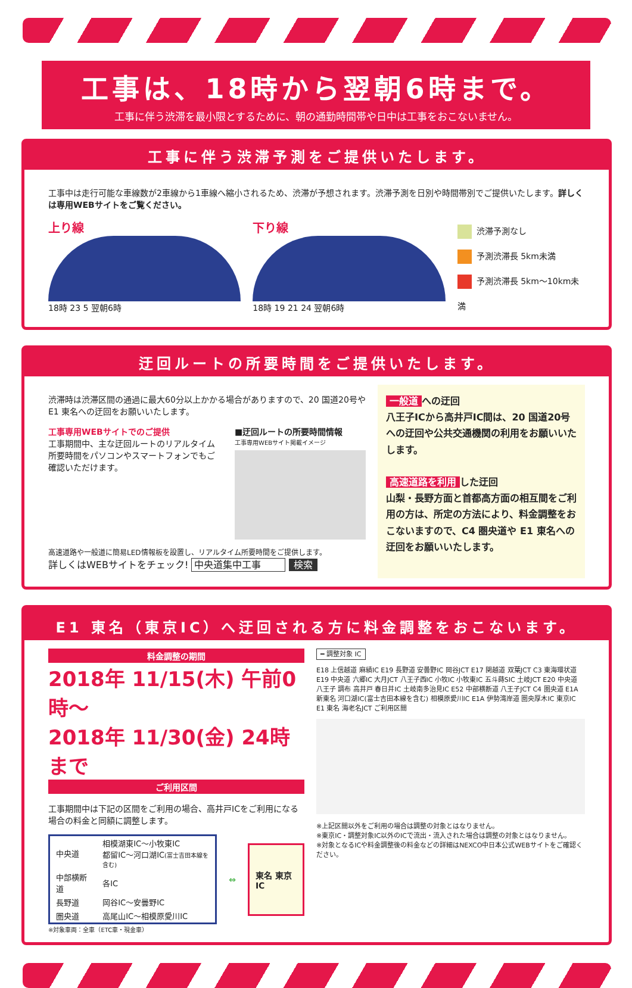工事は、18時から翌朝6時まで。
工事に伴う渋滞を最小限とするために、朝の通勤時間帯や日中は工事をおこないません。
工事に伴う渋滞予測をご提供いたします。
工事中は走行可能な車線数が2車線から1車線へ縮小されるため、渋滞が予想されます。渋滞予測を日別や時間帯別でご提供いたします。詳しくは専用WEBサイトをご覧ください。
上り線
18時 23 5 翌朝6時
下り線
18時 19 21 24 翌朝6時
渋滞予測なし
予測渋滞長 5km未満
予測渋滞長 5km～10km未満
迂回ルートの所要時間をご提供いたします。
渋滞時は渋滞区間の通過に最大60分以上かかる場合がありますので、20 国道20号や E1 東名への迂回をお願いいたします。
工事専用WEBサイトでのご提供
工事期間中、主な迂回ルートのリアルタイム所要時間をパソコンやスマートフォンでもご確認いただけます。
■迂回ルートの所要時間情報
工事専用WEBサイト掲載イメージ
高速道路や一般道に簡易LED情報板を設置し、リアルタイム所要時間をご提供します。
詳しくはWEBサイトをチェック! 中央道集中工事 検索
一般道 への迂回
八王子ICから高井戸IC間は、20 国道20号への迂回や公共交通機関の利用をお願いいたします。
高速道路を利用 した迂回
山梨・長野方面と首都高方面の相互間をご利用の方は、所定の方法により、料金調整をおこないますので、C4 圏央道や E1 東名への迂回をお願いいたします。
E1 東名（東京IC）へ迂回される方に料金調整をおこないます。
料金調整の期間
2018年 11/15(木) 午前0時～
2018年 11/30(金) 24時まで
ご利用区間
工事期間中は下記の区間をご利用の場合、高井戸ICをご利用になる場合の料金と同額に調整します。
| 中央道 | 相模湖東IC～小牧東IC 都留IC～河口湖IC (富士吉田本線を含む) |
| 中部横断道 | 各IC |
| 長野道 | 岡谷IC～安曇野IC |
| 圏央道 | 高尾山IC～相模原愛川IC |
⇔
東名 東京IC
※対象車両：全車（ETC車・現金車）
━ 調整対象 IC
E18 上信越道 麻績IC E19 長野道 安曇野IC 岡谷JCT E17 関越道 双葉JCT C3 東海環状道 E19 中央道 六郷IC 大月JCT 八王子西IC 小牧IC 小牧東IC 五斗蒔SIC 土岐JCT E20 中央道 八王子 調布 高井戸 春日井IC 土岐南多治見IC E52 中部横断道 八王子JCT C4 圏央道 E1A 新東名 河口湖IC(富士吉田本線を含む) 相模原愛川IC E1A 伊勢湾岸道 圏央厚木IC 東京IC E1 東名 海老名JCT ご利用区間
※上記区間以外をご利用の場合は調整の対象とはなりません。
※東京IC・調整対象IC以外のICで流出・流入された場合は調整の対象とはなりません。
※対象となるICや料金調整後の料金などの詳細はNEXCO中日本公式WEBサイトをご確認ください。